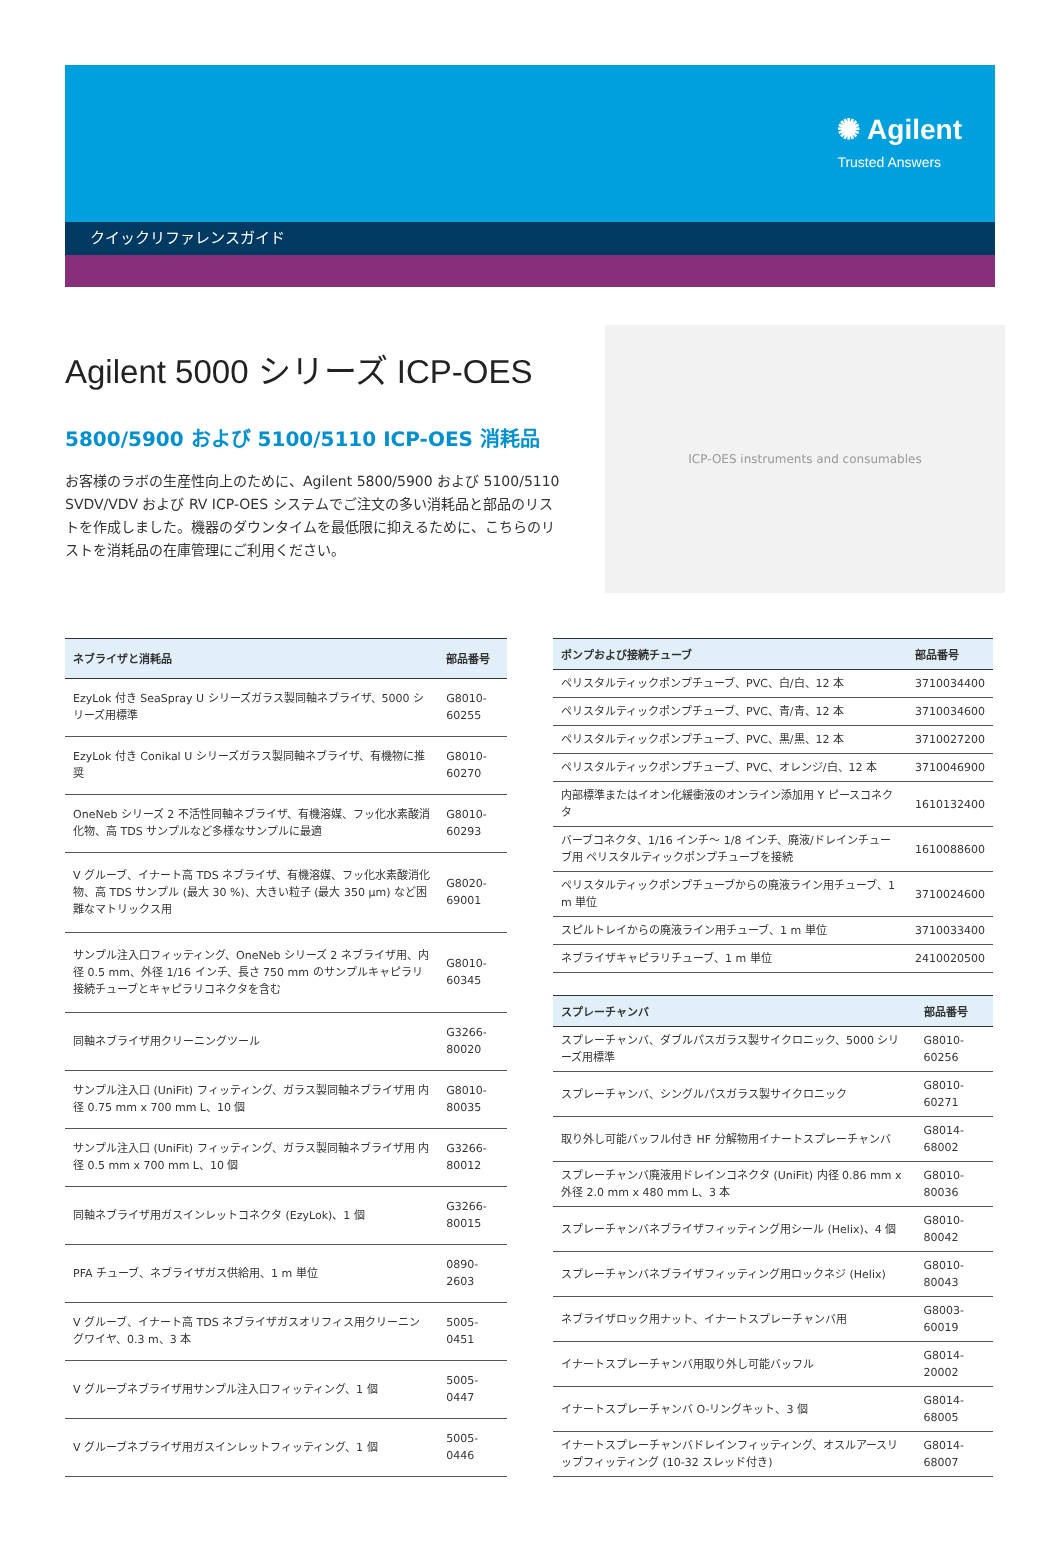✺ Agilent
Trusted Answers
クイックリファレンスガイド
Agilent 5000 シリーズ ICP-OES
5800/5900 および 5100/5110 ICP-OES 消耗品
お客様のラボの生産性向上のために、Agilent 5800/5900 および 5100/5110 SVDV/VDV および RV ICP-OES システムでご注文の多い消耗品と部品のリストを作成しました。機器のダウンタイムを最低限に抑えるために、こちらのリストを消耗品の在庫管理にご利用ください。
ICP-OES instruments and consumables
| ネブライザと消耗品 | 部品番号 |
| --- | --- |
| EzyLok 付き SeaSpray U シリーズガラス製同軸ネブライザ、5000 シリーズ用標準 | G8010-60255 |
| EzyLok 付き Conikal U シリーズガラス製同軸ネブライザ、有機物に推奨 | G8010-60270 |
| OneNeb シリーズ 2 不活性同軸ネブライザ、有機溶媒、フッ化水素酸消化物、高 TDS サンプルなど多様なサンプルに最適 | G8010-60293 |
| V グルーブ、イナート高 TDS ネブライザ、有機溶媒、フッ化水素酸消化物、高 TDS サンプル (最大 30 %)、大きい粒子 (最大 350 µm) など困難なマトリックス用 | G8020-69001 |
| サンプル注入口フィッティング、OneNeb シリーズ 2 ネブライザ用、内径 0.5 mm、外径 1/16 インチ、長さ 750 mm のサンプルキャピラリ接続チューブとキャピラリコネクタを含む | G8010-60345 |
| 同軸ネブライザ用クリーニングツール | G3266-80020 |
| サンプル注入口 (UniFit) フィッティング、ガラス製同軸ネブライザ用 内径 0.75 mm x 700 mm L、10 個 | G8010-80035 |
| サンプル注入口 (UniFit) フィッティング、ガラス製同軸ネブライザ用 内径 0.5 mm x 700 mm L、10 個 | G3266-80012 |
| 同軸ネブライザ用ガスインレットコネクタ (EzyLok)、1 個 | G3266-80015 |
| PFA チューブ、ネブライザガス供給用、1 m 単位 | 0890-2603 |
| V グルーブ、イナート高 TDS ネブライザガスオリフィス用クリーニングワイヤ、0.3 m、3 本 | 5005-0451 |
| V グルーブネブライザ用サンプル注入口フィッティング、1 個 | 5005-0447 |
| V グルーブネブライザ用ガスインレットフィッティング、1 個 | 5005-0446 |
| ポンプおよび接続チューブ | 部品番号 |
| --- | --- |
| ペリスタルティックポンプチューブ、PVC、白/白、12 本 | 3710034400 |
| ペリスタルティックポンプチューブ、PVC、青/青、12 本 | 3710034600 |
| ペリスタルティックポンプチューブ、PVC、黒/黒、12 本 | 3710027200 |
| ペリスタルティックポンプチューブ、PVC、オレンジ/白、12 本 | 3710046900 |
| 内部標準またはイオン化緩衝液のオンライン添加用 Y ピースコネクタ | 1610132400 |
| バーブコネクタ、1/16 インチ～ 1/8 インチ、廃液/ドレインチューブ用 ペリスタルティックポンプチューブを接続 | 1610088600 |
| ペリスタルティックポンプチューブからの廃液ライン用チューブ、1 m 単位 | 3710024600 |
| スピルトレイからの廃液ライン用チューブ、1 m 単位 | 3710033400 |
| ネブライザキャピラリチューブ、1 m 単位 | 2410020500 |
| スプレーチャンバ | 部品番号 |
| --- | --- |
| スプレーチャンバ、ダブルパスガラス製サイクロニック、5000 シリーズ用標準 | G8010-60256 |
| スプレーチャンバ、シングルパスガラス製サイクロニック | G8010-60271 |
| 取り外し可能バッフル付き HF 分解物用イナートスプレーチャンバ | G8014-68002 |
| スプレーチャンバ廃液用ドレインコネクタ (UniFit) 内径 0.86 mm x 外径 2.0 mm x 480 mm L、3 本 | G8010-80036 |
| スプレーチャンバネブライザフィッティング用シール (Helix)、4 個 | G8010-80042 |
| スプレーチャンバネブライザフィッティング用ロックネジ (Helix) | G8010-80043 |
| ネブライザロック用ナット、イナートスプレーチャンバ用 | G8003-60019 |
| イナートスプレーチャンバ用取り外し可能バッフル | G8014-20002 |
| イナートスプレーチャンバ O-リングキット、3 個 | G8014-68005 |
| イナートスプレーチャンバドレインフィッティング、オスルアースリップフィッティング (10-32 スレッド付き) | G8014-68007 |